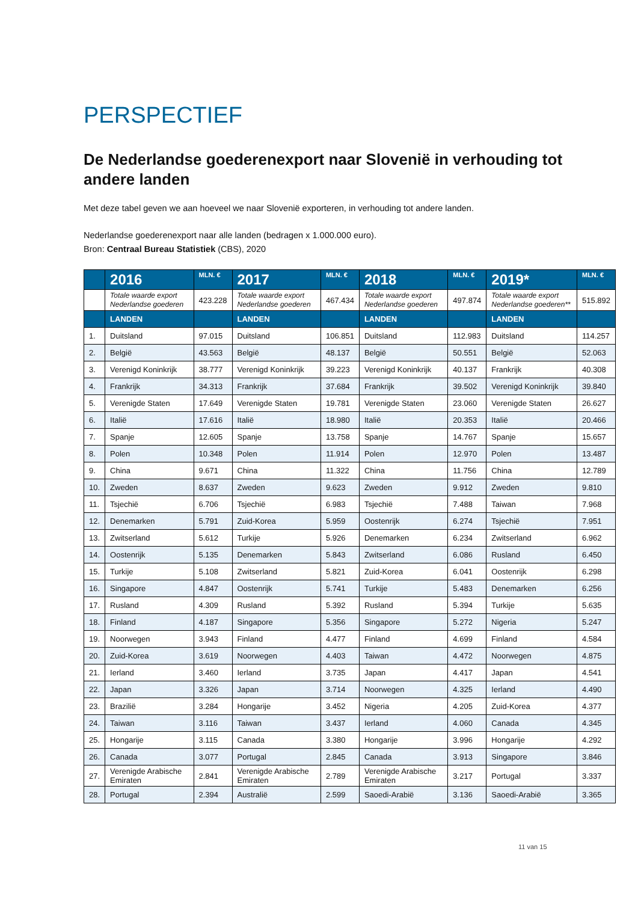PERSPECTIEF
De Nederlandse goederenexport naar Slovenië in verhouding tot andere landen
Met deze tabel geven we aan hoeveel we naar Slovenië exporteren, in verhouding tot andere landen.
Nederlandse goederenexport naar alle landen (bedragen x 1.000.000 euro).
Bron: Centraal Bureau Statistiek (CBS), 2020
| | 2016 | MLN. € | 2017 | MLN. € | 2018 | MLN. € | 2019* | MLN. € |
| --- | --- | --- | --- | --- | --- | --- | --- | --- |
| | Totale waarde export Nederlandse goederen | 423.228 | Totale waarde export Nederlandse goederen | 467.434 | Totale waarde export Nederlandse goederen | 497.874 | Totale waarde export Nederlandse goederen** | 515.892 |
| | LANDEN | | LANDEN | | LANDEN | | LANDEN | |
| 1. | Duitsland | 97.015 | Duitsland | 106.851 | Duitsland | 112.983 | Duitsland | 114.257 |
| 2. | België | 43.563 | België | 48.137 | België | 50.551 | België | 52.063 |
| 3. | Verenigd Koninkrijk | 38.777 | Verenigd Koninkrijk | 39.223 | Verenigd Koninkrijk | 40.137 | Frankrijk | 40.308 |
| 4. | Frankrijk | 34.313 | Frankrijk | 37.684 | Frankrijk | 39.502 | Verenigd Koninkrijk | 39.840 |
| 5. | Verenigde Staten | 17.649 | Verenigde Staten | 19.781 | Verenigde Staten | 23.060 | Verenigde Staten | 26.627 |
| 6. | Italië | 17.616 | Italië | 18.980 | Italië | 20.353 | Italië | 20.466 |
| 7. | Spanje | 12.605 | Spanje | 13.758 | Spanje | 14.767 | Spanje | 15.657 |
| 8. | Polen | 10.348 | Polen | 11.914 | Polen | 12.970 | Polen | 13.487 |
| 9. | China | 9.671 | China | 11.322 | China | 11.756 | China | 12.789 |
| 10. | Zweden | 8.637 | Zweden | 9.623 | Zweden | 9.912 | Zweden | 9.810 |
| 11. | Tsjechië | 6.706 | Tsjechië | 6.983 | Tsjechië | 7.488 | Taiwan | 7.968 |
| 12. | Denemarken | 5.791 | Zuid-Korea | 5.959 | Oostenrijk | 6.274 | Tsjechië | 7.951 |
| 13. | Zwitserland | 5.612 | Turkije | 5.926 | Denemarken | 6.234 | Zwitserland | 6.962 |
| 14. | Oostenrijk | 5.135 | Denemarken | 5.843 | Zwitserland | 6.086 | Rusland | 6.450 |
| 15. | Turkije | 5.108 | Zwitserland | 5.821 | Zuid-Korea | 6.041 | Oostenrijk | 6.298 |
| 16. | Singapore | 4.847 | Oostenrijk | 5.741 | Turkije | 5.483 | Denemarken | 6.256 |
| 17. | Rusland | 4.309 | Rusland | 5.392 | Rusland | 5.394 | Turkije | 5.635 |
| 18. | Finland | 4.187 | Singapore | 5.356 | Singapore | 5.272 | Nigeria | 5.247 |
| 19. | Noorwegen | 3.943 | Finland | 4.477 | Finland | 4.699 | Finland | 4.584 |
| 20. | Zuid-Korea | 3.619 | Noorwegen | 4.403 | Taiwan | 4.472 | Noorwegen | 4.875 |
| 21. | Ierland | 3.460 | Ierland | 3.735 | Japan | 4.417 | Japan | 4.541 |
| 22. | Japan | 3.326 | Japan | 3.714 | Noorwegen | 4.325 | Ierland | 4.490 |
| 23. | Brazilië | 3.284 | Hongarije | 3.452 | Nigeria | 4.205 | Zuid-Korea | 4.377 |
| 24. | Taiwan | 3.116 | Taiwan | 3.437 | Ierland | 4.060 | Canada | 4.345 |
| 25. | Hongarije | 3.115 | Canada | 3.380 | Hongarije | 3.996 | Hongarije | 4.292 |
| 26. | Canada | 3.077 | Portugal | 2.845 | Canada | 3.913 | Singapore | 3.846 |
| 27. | Verenigde Arabische Emiraten | 2.841 | Verenigde Arabische Emiraten | 2.789 | Verenigde Arabische Emiraten | 3.217 | Portugal | 3.337 |
| 28. | Portugal | 2.394 | Australië | 2.599 | Saoedi-Arabië | 3.136 | Saoedi-Arabië | 3.365 |
11 van 15